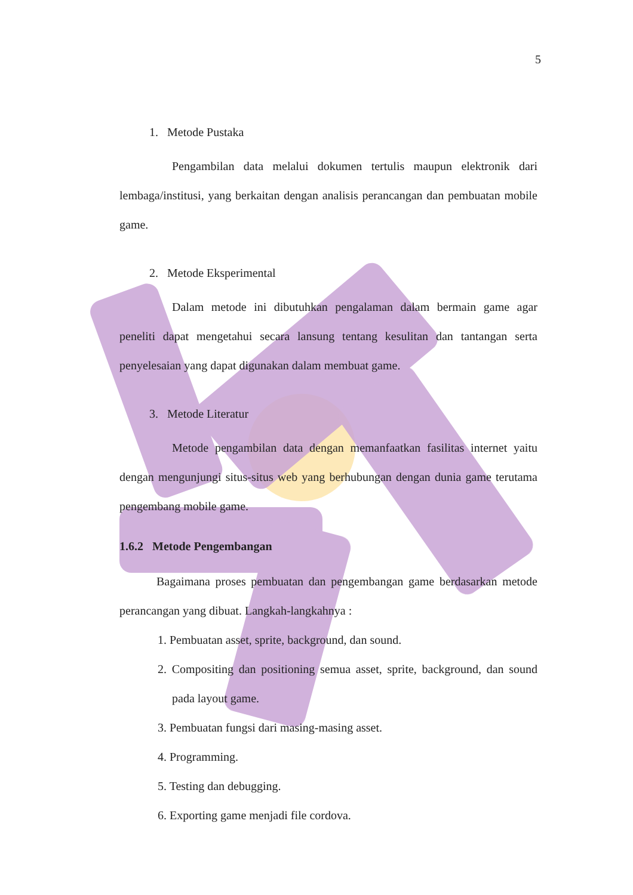5
1. Metode Pustaka
Pengambilan data melalui dokumen tertulis maupun elektronik dari lembaga/institusi, yang berkaitan dengan analisis perancangan dan pembuatan mobile game.
2. Metode Eksperimental
Dalam metode ini dibutuhkan pengalaman dalam bermain game agar peneliti dapat mengetahui secara lansung tentang kesulitan dan tantangan serta penyelesaian yang dapat digunakan dalam membuat game.
3. Metode Literatur
Metode pengambilan data dengan memanfaatkan fasilitas internet yaitu dengan mengunjungi situs-situs web yang berhubungan dengan dunia game terutama pengembang mobile game.
1.6.2 Metode Pengembangan
Bagaimana proses pembuatan dan pengembangan game berdasarkan metode perancangan yang dibuat. Langkah-langkahnya :
1. Pembuatan asset, sprite, background, dan sound.
2. Compositing dan positioning semua asset, sprite, background, dan sound pada layout game.
3. Pembuatan fungsi dari masing-masing asset.
4. Programming.
5. Testing dan debugging.
6. Exporting game menjadi file cordova.